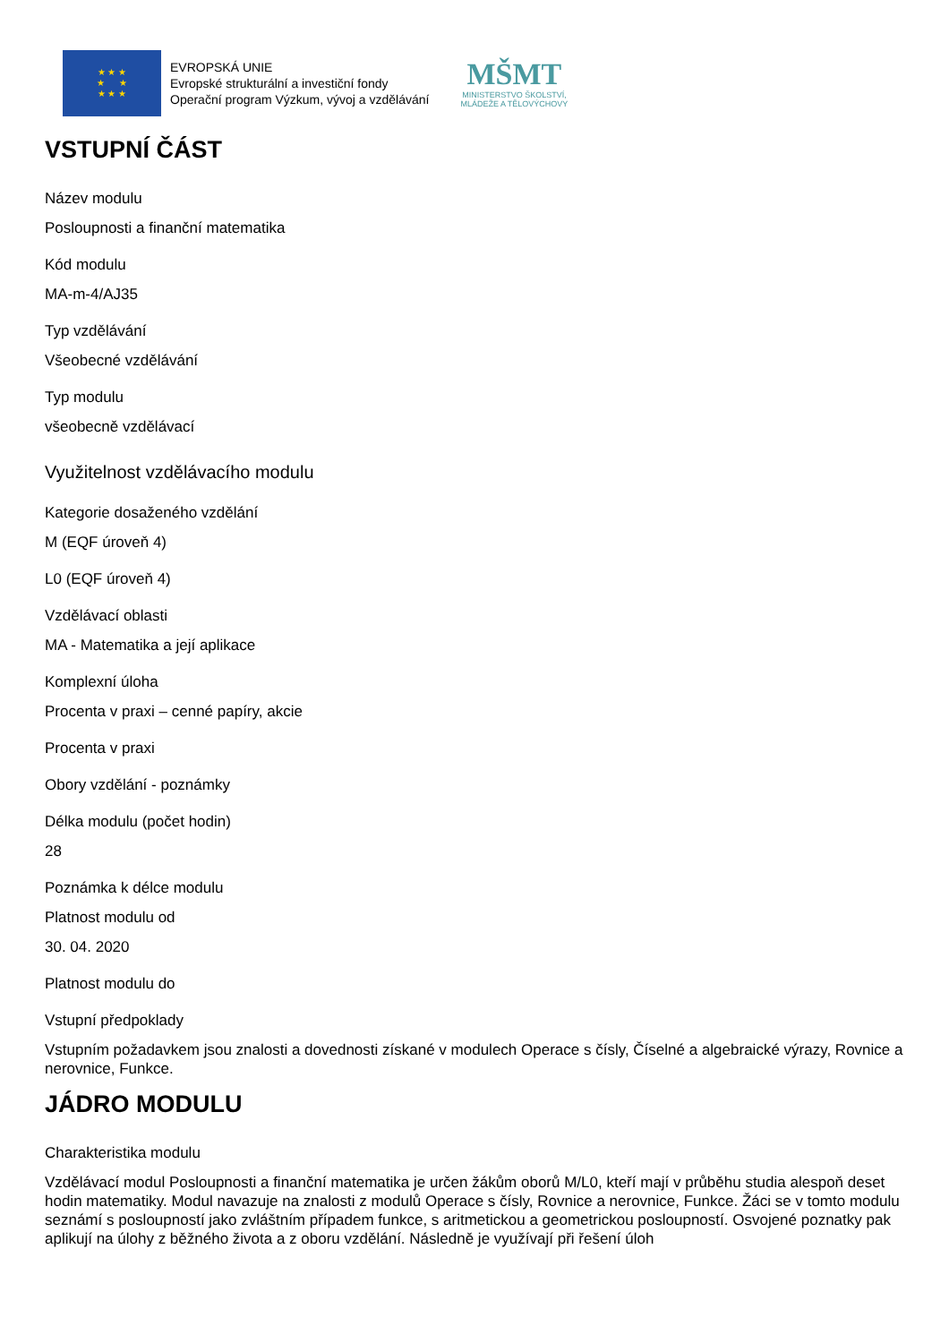★ ★ ★
★ ★
★ ★ ★
EVROPSKÁ UNIE
Evropské strukturální a investiční fondy
Operační program Výzkum, vývoj a vzdělávání
MŠMT
MINISTERSTVO ŠKOLSTVÍ,
MLÁDEŽE A TĚLOVÝCHOVY
VSTUPNÍ ČÁST
Název modulu
Posloupnosti a finanční matematika
Kód modulu
MA-m-4/AJ35
Typ vzdělávání
Všeobecné vzdělávání
Typ modulu
všeobecně vzdělávací
Využitelnost vzdělávacího modulu
Kategorie dosaženého vzdělání
M (EQF úroveň 4)
L0 (EQF úroveň 4)
Vzdělávací oblasti
MA - Matematika a její aplikace
Komplexní úloha
Procenta v praxi – cenné papíry, akcie
Procenta v praxi
Obory vzdělání - poznámky
Délka modulu (počet hodin)
28
Poznámka k délce modulu
Platnost modulu od
30. 04. 2020
Platnost modulu do
Vstupní předpoklady
Vstupním požadavkem jsou znalosti a dovednosti získané v modulech Operace s čísly, Číselné a algebraické výrazy, Rovnice a nerovnice, Funkce.
JÁDRO MODULU
Charakteristika modulu
Vzdělávací modul Posloupnosti a finanční matematika je určen žákům oborů M/L0, kteří mají v průběhu studia alespoň deset hodin matematiky. Modul navazuje na znalosti z modulů Operace s čísly, Rovnice a nerovnice, Funkce. Žáci se v tomto modulu seznámí s posloupností jako zvláštním případem funkce, s aritmetickou a geometrickou posloupností. Osvojené poznatky pak aplikují na úlohy z běžného života a z oboru vzdělání. Následně je využívají při řešení úloh